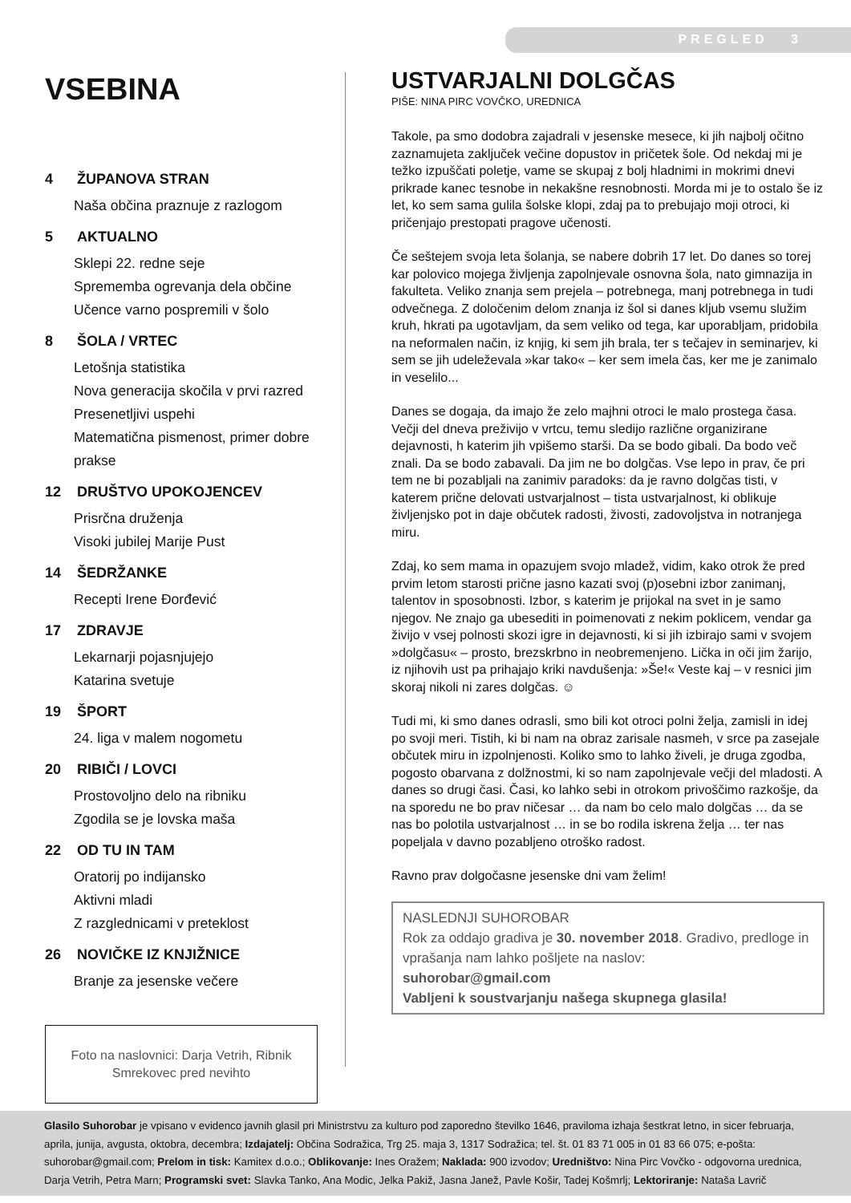PREGLED 3
VSEBINA
4 ŽUPANOVA STRAN
Naša občina praznuje z razlogom
5 AKTUALNO
Sklepi 22. redne seje
Sprememba ogrevanja dela občine
Učence varno pospremili v šolo
8 ŠOLA / VRTEC
Letošnja statistika
Nova generacija skočila v prvi razred
Presenetljivi uspehi
Matematična pismenost, primer dobre prakse
12 DRUŠTVO UPOKOJENCEV
Prisrčna druženja
Visoki jubilej Marije Pust
14 ŠEDRŽANKE
Recepti Irene Đorđević
17 ZDRAVJE
Lekarnarji pojasnjujejo
Katarina svetuje
19 ŠPORT
24. liga v malem nogometu
20 RIBIČI / LOVCI
Prostovoljno delo na ribniku
Zgodila se je lovska maša
22 OD TU IN TAM
Oratorij po indijansko
Aktivni mladi
Z razglednicami v preteklost
26 NOVIČKE IZ KNJIŽNICE
Branje za jesenske večere
Foto na naslovnici: Darja Vetrih, Ribnik Smrekovec pred nevihto
USTVARJALNI DOLGČAS
PIŠE: NINA PIRC VOVČKO, UREDNICA
Takole, pa smo dodobra zajadrali v jesenske mesece, ki jih najbolj očitno zaznamujeta zaključek večine dopustov in pričetek šole. Od nekdaj mi je težko izpuščati poletje, vame se skupaj z bolj hladnimi in mokrimi dnevi prikrade kanec tesnobe in nekakšne resnobnosti. Morda mi je to ostalo še iz let, ko sem sama gulila šolske klopi, zdaj pa to prebujajo moji otroci, ki pričenjajo prestopati pragove učenosti.
Če seštejem svoja leta šolanja, se nabere dobrih 17 let. Do danes so torej kar polovico mojega življenja zapolnjevale osnovna šola, nato gimnazija in fakulteta. Veliko znanja sem prejela – potrebnega, manj potrebnega in tudi odvečnega. Z določenim delom znanja iz šol si danes kljub vsemu služim kruh, hkrati pa ugotavljam, da sem veliko od tega, kar uporabljam, pridobila na neformalen način, iz knjig, ki sem jih brala, ter s tečajev in seminarjev, ki sem se jih udeleževala »kar tako« – ker sem imela čas, ker me je zanimalo in veselilo...
Danes se dogaja, da imajo že zelo majhni otroci le malo prostega časa. Večji del dneva preživijo v vrtcu, temu sledijo različne organizirane dejavnosti, h katerim jih vpišemo starši. Da se bodo gibali. Da bodo več znali. Da se bodo zabavali. Da jim ne bo dolgčas. Vse lepo in prav, če pri tem ne bi pozabljali na zanimiv paradoks: da je ravno dolgčas tisti, v katerem prične delovati ustvarjalnost – tista ustvarjalnost, ki oblikuje življenjsko pot in daje občutek radosti, živosti, zadovoljstva in notranjega miru.
Zdaj, ko sem mama in opazujem svojo mladež, vidim, kako otrok že pred prvim letom starosti prične jasno kazati svoj (p)osebni izbor zanimanj, talentov in sposobnosti. Izbor, s katerim je prijokal na svet in je samo njegov. Ne znajo ga ubesediti in poimenovati z nekim poklicem, vendar ga živijo v vsej polnosti skozi igre in dejavnosti, ki si jih izbirajo sami v svojem »dolgčasu« – prosto, brezskrbno in neobremenjeno. Lička in oči jim žarijo, iz njihovih ust pa prihajajo kriki navdušenja: »Še!« Veste kaj – v resnici jim skoraj nikoli ni zares dolgčas. ☺
Tudi mi, ki smo danes odrasli, smo bili kot otroci polni želja, zamisli in idej po svoji meri. Tistih, ki bi nam na obraz zarisale nasmeh, v srce pa zasejale občutek miru in izpolnjenosti. Koliko smo to lahko živeli, je druga zgodba, pogosto obarvana z dolžnostmi, ki so nam zapolnjevale večji del mladosti. A danes so drugi časi. Časi, ko lahko sebi in otrokom privoščimo razkošje, da na sporedu ne bo prav ničesar … da nam bo celo malo dolgčas … da se nas bo polotila ustvarjalnost … in se bo rodila iskrena želja … ter nas popeljala v davno pozabljeno otroško radost.
Ravno prav dolgočasne jesenske dni vam želim!
NASLEDNJI SUHOROBAR
Rok za oddajo gradiva je 30. november 2018. Gradivo, predloge in vprašanja nam lahko pošljete na naslov:
suhorobar@gmail.com
Vabljeni k soustvarjanju našega skupnega glasila!
Glasilo Suhorobar je vpisano v evidenco javnih glasil pri Ministrstvu za kulturo pod zaporedno številko 1646, praviloma izhaja šestkrat letno, in sicer februarja, aprila, junija, avgusta, oktobra, decembra; Izdajatelj: Občina Sodražica, Trg 25. maja 3, 1317 Sodražica; tel. št. 01 83 71 005 in 01 83 66 075; e-pošta: suhorobar@gmail.com; Prelom in tisk: Kamitex d.o.o.; Oblikovanje: Ines Oražem; Naklada: 900 izvodov; Uredništvo: Nina Pirc Vovčko - odgovorna urednica, Darja Vetrih, Petra Marn; Programski svet: Slavka Tanko, Ana Modic, Jelka Pakiž, Jasna Janež, Pavle Košir, Tadej Košmrlj; Lektoriranje: Nataša Lavrič